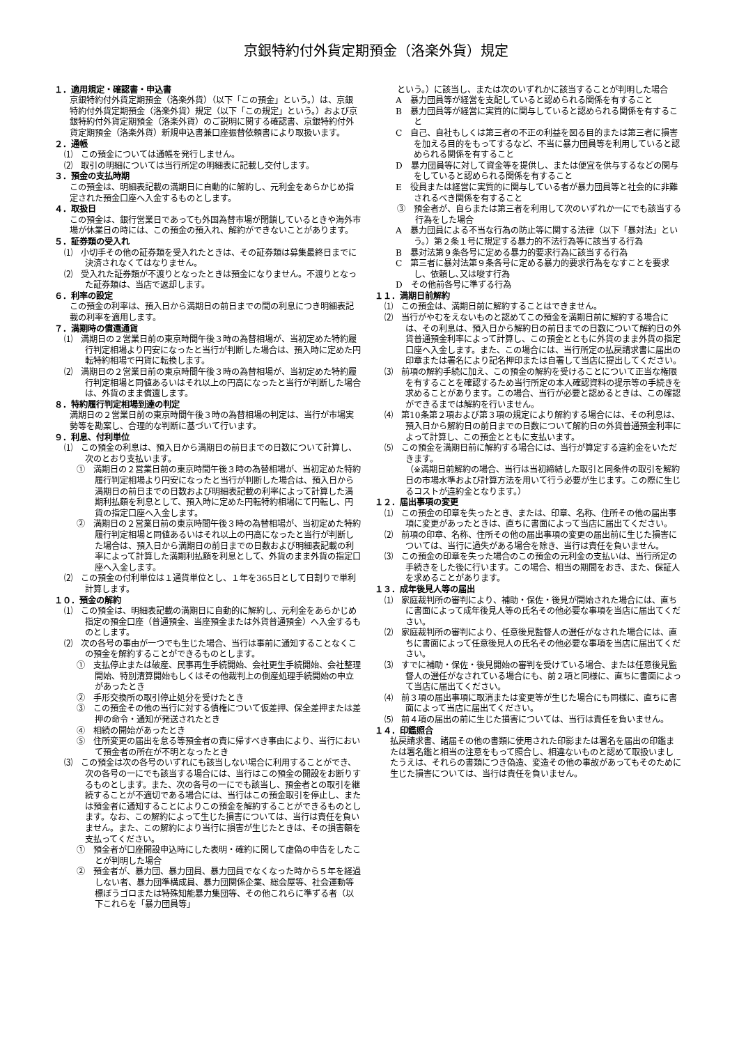京銀特約付外貨定期預金（洛楽外貨）規定
１．適用規定・確認書・申込書
京銀特約付外貨定期預金（洛楽外貨）（以下「この預金」という。）は、京銀特約付外貨定期預金（洛楽外貨）規定（以下「この規定」という。）および京銀特約付外貨定期預金（洛楽外貨）のご説明に関する確認書、京銀特約付外貨定期預金（洛楽外貨）新規申込書兼口座振替依頼書により取扱います。
２．通帳
⑴　この預金については通帳を発行しません。
⑵　取引の明細については当行所定の明細表に記載し交付します。
３．預金の支払時期
この預金は、明細表記載の満期日に自動的に解約し、元利金をあらかじめ指定された預金口座へ入金するものとします。
４．取扱日
この預金は、銀行営業日であっても外国為替市場が閉鎖しているときや海外市場が休業日の時には、この預金の預入れ、解約ができないことがあります。
５．証券類の受入れ
⑴　小切手その他の証券類を受入れたときは、その証券類は募集最終日までに決済されなくてはなりません。
⑵　受入れた証券類が不渡りとなったときは預金になりません。不渡りとなった証券類は、当店で返却します。
６．利率の設定
この預金の利率は、預入日から満期日の前日までの間の利息につき明細表記載の利率を適用します。
７．満期時の償還通貨
⑴　満期日の２営業日前の東京時間午後３時の為替相場が、当初定めた特約履行判定相場より円安になったと当行が判断した場合は、預入時に定めた円転特約相場で円貨に転換します。
⑵　満期日の２営業日前の東京時間午後３時の為替相場が、当初定めた特約履行判定相場と同値あるいはそれ以上の円高になったと当行が判断した場合は、外貨のまま償還します。
８．特約履行判定相場到達の判定
満期日の２営業日前の東京時間午後３時の為替相場の判定は、当行が市場実勢等を勘案し、合理的な判断に基づいて行います。
９．利息、付利単位
⑴　この預金の利息は、預入日から満期日の前日までの日数について計算し、次のとおり支払います。
①　満期日の２営業日前の東京時間午後３時の為替相場が、当初定めた特約履行判定相場より円安になったと当行が判断した場合は、預入日から満期日の前日までの日数および明細表記載の利率によって計算した満期利払額を利息として、預入時に定めた円転特約相場にて円転し、円貨の指定口座へ入金します。
②　満期日の２営業日前の東京時間午後３時の為替相場が、当初定めた特約履行判定相場と同値あるいはそれ以上の円高になったと当行が判断した場合は、預入日から満期日の前日までの日数および明細表記載の利率によって計算した満期利払額を利息として、外貨のまま外貨の指定口座へ入金します。
⑵　この預金の付利単位は１通貨単位とし、１年を365日として日割りで単利計算します。
１０．預金の解約
⑴　この預金は、明細表記載の満期日に自動的に解約し、元利金をあらかじめ指定の預金口座（普通預金、当座預金または外貨普通預金）へ入金するものとします。
⑵　次の各号の事由が一つでも生じた場合、当行は事前に通知することなくこの預金を解約することができるものとします。
①　支払停止または破産、民事再生手続開始、会社更生手続開始、会社整理開始、特別清算開始もしくはその他裁判上の倒産処理手続開始の申立があったとき
②　手形交換所の取引停止処分を受けたとき
③　この預金その他の当行に対する債権について仮差押、保全差押または差押の命令・通知が発送されたとき
④　相続の開始があったとき
⑤　住所変更の届出を怠る等預金者の責に帰すべき事由により、当行において預金者の所在が不明となったとき
⑶　この預金は次の各号のいずれにも該当しない場合に利用することができ、次の各号の一にでも該当する場合には、当行はこの預金の開設をお断りするものとします。また、次の各号の一にでも該当し、預金者との取引を継続することが不適切である場合には、当行はこの預金取引を停止し、または預金者に通知することによりこの預金を解約することができるものとします。なお、この解約によって生じた損害については、当行は責任を負いません。また、この解約により当行に損害が生じたときは、その損害額を支払ってください。
①　預金者が口座開設申込時にした表明・確約に関して虚偽の申告をしたことが判明した場合
②　預金者が、暴力団、暴力団員、暴力団員でなくなった時から５年を経過しない者、暴力団準構成員、暴力団関係企業、総会屋等、社会運動等標ぼうゴロまたは特殊知能暴力集団等、その他これらに準ずる者（以下これらを「暴力団員等」
という。）に該当し、または次のいずれかに該当することが判明した場合
A　暴力団員等が経営を支配していると認められる関係を有すること
B　暴力団員等が経営に実質的に関与していると認められる関係を有すること
C　自己、自社もしくは第三者の不正の利益を図る目的または第三者に損害を加える目的をもってするなど、不当に暴力団員等を利用していると認められる関係を有すること
D　暴力団員等に対して資金等を提供し、または便宜を供与するなどの関与をしていると認められる関係を有すること
E　役員または経営に実質的に関与している者が暴力団員等と社会的に非難されるべき関係を有すること
③　預金者が、自らまたは第三者を利用して次のいずれか一にでも該当する行為をした場合
A　暴力団員による不当な行為の防止等に関する法律（以下「暴対法」という。）第２条１号に規定する暴力的不法行為等に該当する行為
B　暴対法第９条各号に定める暴力的要求行為に該当する行為
C　第三者に暴対法第９条各号に定める暴力的要求行為をなすことを要求し、依頼し､又は唆す行為
D　その他前各号に準ずる行為
１１．満期日前解約
⑴　この預金は、満期日前に解約することはできません。
⑵　当行がやむをえないものと認めてこの預金を満期日前に解約する場合には、その利息は、預入日から解約日の前日までの日数について解約日の外貨普通預金利率によって計算し、この預金とともに外貨のまま外貨の指定口座へ入金します。また、この場合には、当行所定の払戻請求書に届出の印章または署名により記名押印または自署して当店に提出してください。
⑶　前項の解約手続に加え、この預金の解約を受けることについて正当な権限を有することを確認するため当行所定の本人確認資料の提示等の手続きを求めることがあります。この場合、当行が必要と認めるときは、この確認ができるまでは解約を行いません。
⑷　第10条第２項および第３項の規定により解約する場合には、その利息は、預入日から解約日の前日までの日数について解約日の外貨普通預金利率によって計算し、この預金とともに支払います。
⑸　この預金を満期日前に解約する場合には、当行が算定する違約金をいただきます。
（※満期日前解約の場合、当行は当初締結した取引と同条件の取引を解約日の市場水準および計算方法を用いて行う必要が生じます。この際に生じるコストが違約金となります。）
１２．届出事項の変更
⑴　この預金の印章を失ったとき、または、印章、名称、住所その他の届出事項に変更があったときは、直ちに書面によって当店に届出てください。
⑵　前項の印章、名称、住所その他の届出事項の変更の届出前に生じた損害については、当行に過失がある場合を除き、当行は責任を負いません。
⑶　この預金の印章を失った場合のこの預金の元利金の支払いは、当行所定の手続きをした後に行います。この場合、相当の期間をおき、また、保証人を求めることがあります。
１３．成年後見人等の届出
⑴　家庭裁判所の審判により、補助・保佐・後見が開始された場合には、直ちに書面によって成年後見人等の氏名その他必要な事項を当店に届出てください。
⑵　家庭裁判所の審判により、任意後見監督人の選任がなされた場合には、直ちに書面によって任意後見人の氏名その他必要な事項を当店に届出てください。
⑶　すでに補助・保佐・後見開始の審判を受けている場合、または任意後見監督人の選任がなされている場合にも、前２項と同様に、直ちに書面によって当店に届出てください。
⑷　前３項の届出事項に取消または変更等が生じた場合にも同様に、直ちに書面によって当店に届出てください。
⑸　前４項の届出の前に生じた損害については、当行は責任を負いません。
１４．印鑑照合
払戻請求書、諸届その他の書類に使用された印影または署名を届出の印鑑または署名鑑と相当の注意をもって照合し、相違ないものと認めて取扱いましたうえは、それらの書類につき偽造、変造その他の事故があってもそのために生じた損害については、当行は責任を負いません。